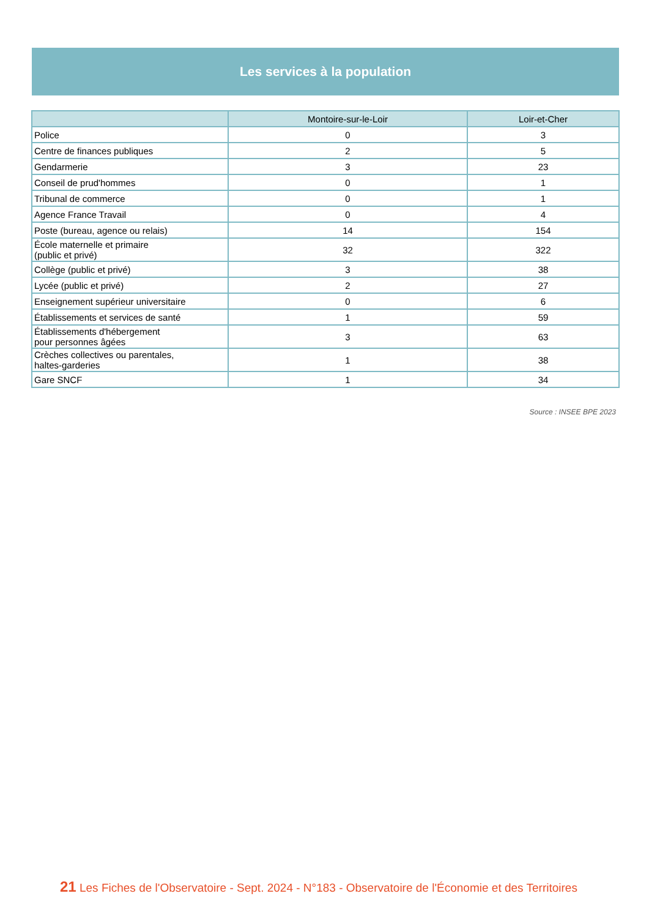Les services à la population
| | Montoire-sur-le-Loir | Loir-et-Cher |
| --- | --- | --- |
| Police | 0 | 3 |
| Centre de finances publiques | 2 | 5 |
| Gendarmerie | 3 | 23 |
| Conseil de prud'hommes | 0 | 1 |
| Tribunal de commerce | 0 | 1 |
| Agence France Travail | 0 | 4 |
| Poste (bureau, agence ou relais) | 14 | 154 |
| École maternelle et primaire (public et privé) | 32 | 322 |
| Collège (public et privé) | 3 | 38 |
| Lycée (public et privé) | 2 | 27 |
| Enseignement supérieur universitaire | 0 | 6 |
| Établissements et services de santé | 1 | 59 |
| Établissements d'hébergement pour personnes âgées | 3 | 63 |
| Crèches collectives ou parentales, haltes-garderies | 1 | 38 |
| Gare SNCF | 1 | 34 |
Source : INSEE BPE 2023
21 Les Fiches de l'Observatoire - Sept. 2024 - N°183 - Observatoire de l'Économie et des Territoires